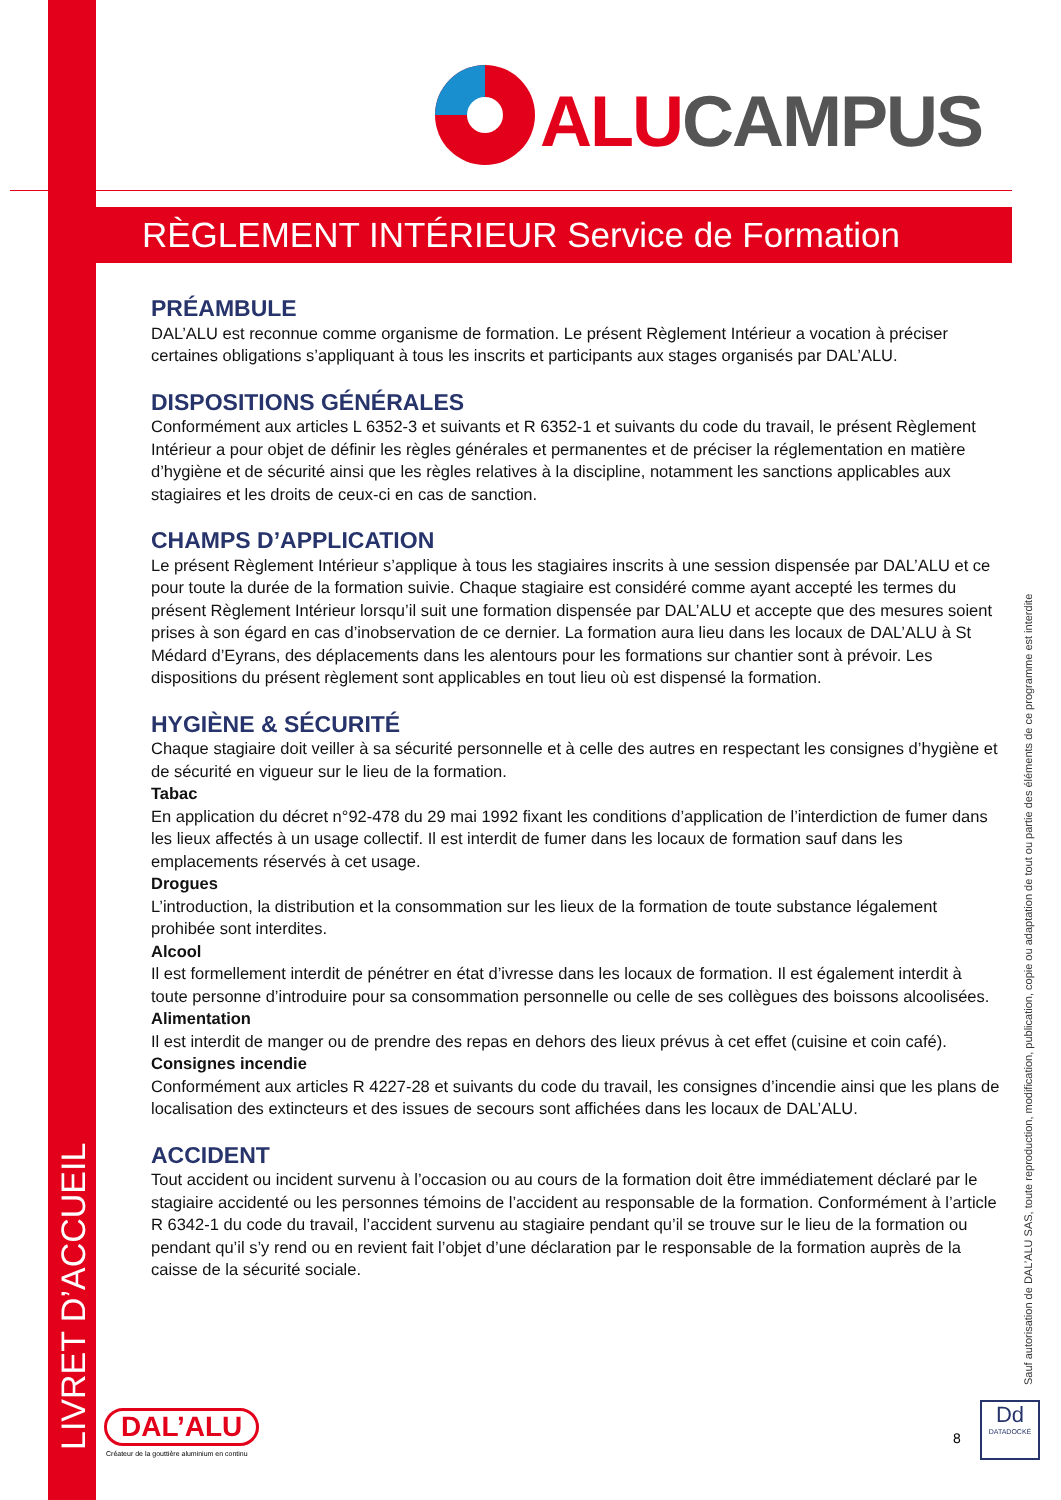ALU CAMPUS
RÈGLEMENT INTÉRIEUR Service de Formation
PRÉAMBULE
DAL’ALU est reconnue comme organisme de formation. Le présent Règlement Intérieur a vocation à préciser certaines obligations s’appliquant à tous les inscrits et participants aux stages organisés par DAL’ALU.
DISPOSITIONS GÉNÉRALES
Conformément aux articles L 6352-3 et suivants et R 6352-1 et suivants du code du travail, le présent Règlement Intérieur a pour objet de définir les règles générales et permanentes et de préciser la réglementation en matière d’hygiène et de sécurité ainsi que les règles relatives à la discipline, notamment les sanctions applicables aux stagiaires et les droits de ceux-ci en cas de sanction.
CHAMPS D’APPLICATION
Le présent Règlement Intérieur s’applique à tous les stagiaires inscrits à une session dispensée par DAL’ALU et ce pour toute la durée de la formation suivie. Chaque stagiaire est considéré comme ayant accepté les termes du présent Règlement Intérieur lorsqu’il suit une formation dispensée par DAL’ALU et accepte que des mesures soient prises à son égard en cas d’inobservation de ce dernier. La formation aura lieu dans les locaux de DAL’ALU à St Médard d’Eyrans, des déplacements dans les alentours pour les formations sur chantier sont à prévoir. Les dispositions du présent règlement sont applicables en tout lieu où est dispensé la formation.
HYGIÈNE & SÉCURITÉ
Chaque stagiaire doit veiller à sa sécurité personnelle et à celle des autres en respectant les consignes d’hygiène et de sécurité en vigueur sur le lieu de la formation.
Tabac
En application du décret n°92-478 du 29 mai 1992 fixant les conditions d’application de l’interdiction de fumer dans les lieux affectés à un usage collectif. Il est interdit de fumer dans les locaux de formation sauf dans les emplacements réservés à cet usage.
Drogues
L’introduction, la distribution et la consommation sur les lieux de la formation de toute substance légalement prohibée sont interdites.
Alcool
Il est formellement interdit de pénétrer en état d’ivresse dans les locaux de formation. Il est également interdit à toute personne d’introduire pour sa consommation personnelle ou celle de ses collègues des boissons alcoolisées.
Alimentation
Il est interdit de manger ou de prendre des repas en dehors des lieux prévus à cet effet (cuisine et coin café).
Consignes incendie
Conformément aux articles R 4227-28 et suivants du code du travail, les consignes d’incendie ainsi que les plans de localisation des extincteurs et des issues de secours sont affichées dans les locaux de DAL’ALU.
ACCIDENT
Tout accident ou incident survenu à l’occasion ou au cours de la formation doit être immédiatement déclaré par le stagiaire accidenté ou les personnes témoins de l’accident au responsable de la formation. Conformément à l’article R 6342-1 du code du travail, l’accident survenu au stagiaire pendant qu’il se trouve sur le lieu de la formation ou pendant qu’il s’y rend ou en revient fait l’objet d’une déclaration par le responsable de la formation auprès de la caisse de la sécurité sociale.
LIVRET D’ACCUEIL
Sauf autorisation de DAL’ALU SAS, toute reproduction, modification, publication, copie ou adaptation de tout ou partie des éléments de ce programme est interdite
DAL’ALU
Créateur de la gouttière aluminium en continu
8
Dd
DATADOCKÉ